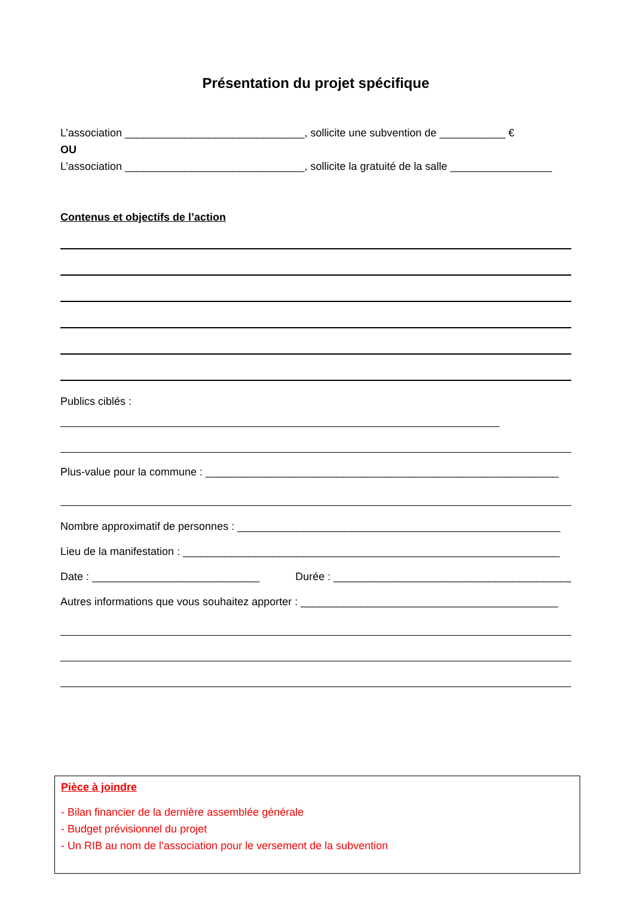Présentation du projet spécifique
L’association ______________________________, sollicite une subvention de ___________ €
OU
L’association ______________________________, sollicite la gratuité de la salle _________________
Contenus et objectifs de l’action
Publics ciblés :
Plus-value pour la commune : ___________________________________________________________
Nombre approximatif de personnes : ______________________________________________________
Lieu de la manifestation : _______________________________________________________________
Date : ____________________________ Durée : _________________________________________
Autres informations que vous souhaitez apporter : ___________________________________________
Pièce à joindre
- Bilan financier de la dernière assemblée générale
- Budget prévisionnel du projet
- Un RIB au nom de l’association pour le versement de la subvention